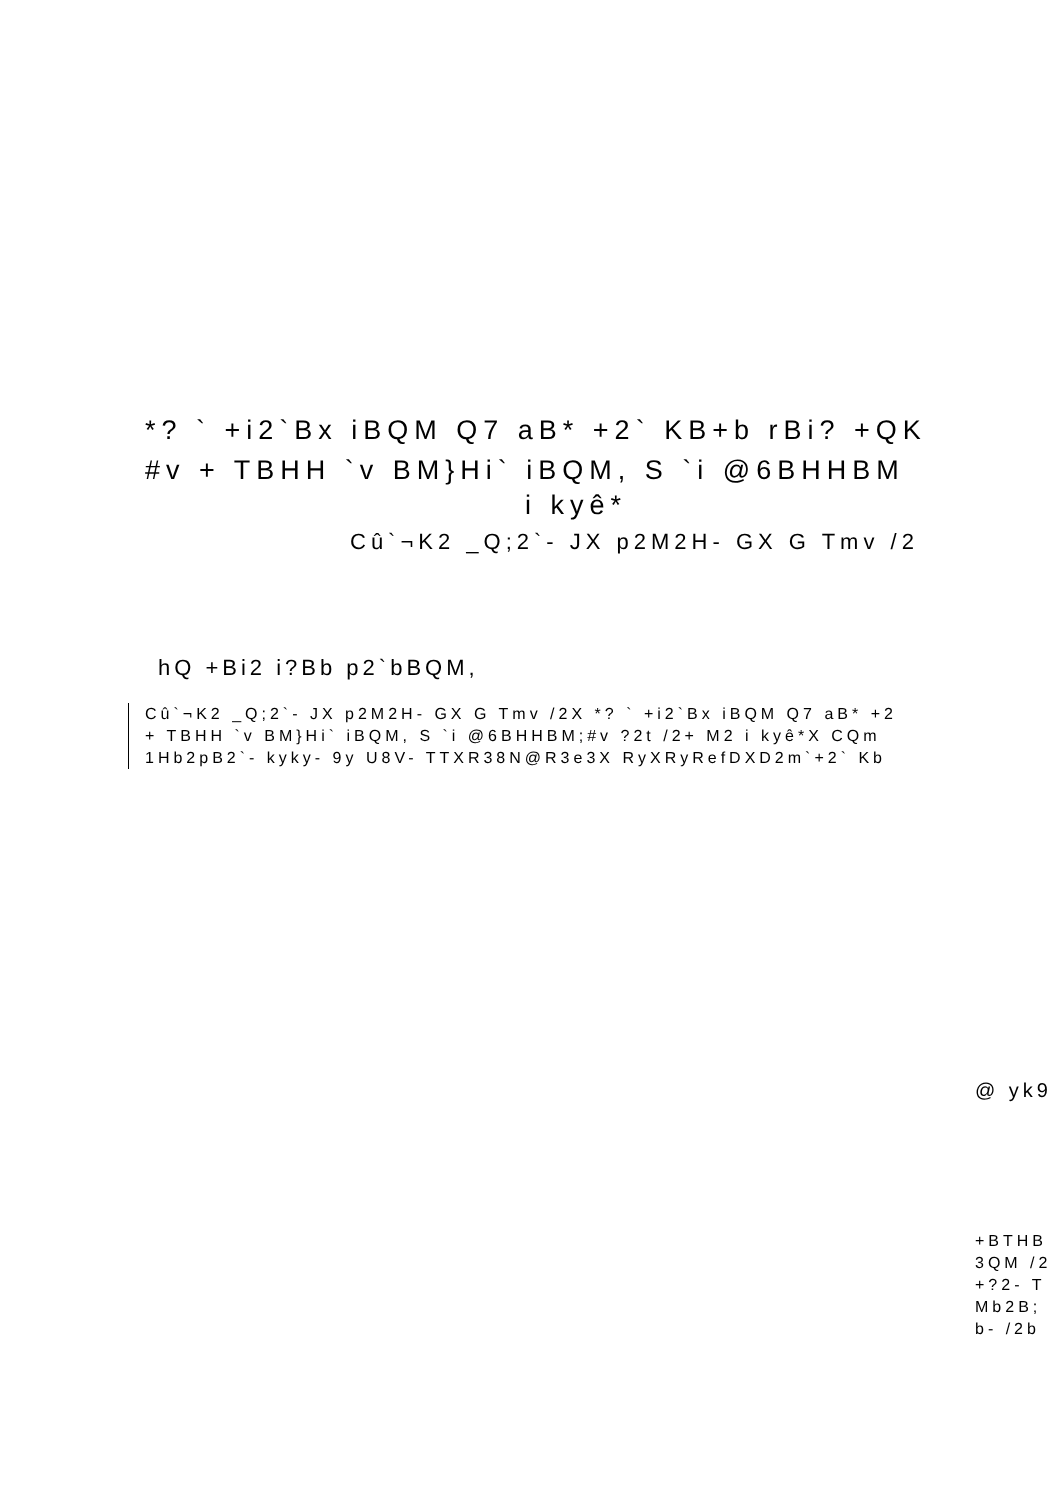*? ` +i2`Bx iBQM Q7 aB* +2` KB+b rBi? +QK
#v + TBHH `v BM}Hi` iBQM, S `i @6BHHBM
i kyê*
Cû`¬K2 _Q;2`- JX p2M2H- GX G Tmv /2
hQ +Bi2 i?Bb p2`bBQM,
Cû`¬K2 _Q;2`- JX p2M2H- GX G Tmv /2X *? ` +i2`Bx iBQM Q7 aB* +2
+ TBHH `v BM}Hi` iBQM, S `i @6BHHBM;#v ?2t /2+ M2 i kyê*X CQm
1Hb2pB2`- kyky- 9y U8V- TTXR38N@R3e3X RyXRyRefDXD2m`+2` Kb
@ yk9
+BTHB
3QM /2
+?2- T
Mb2B;
b- /2b